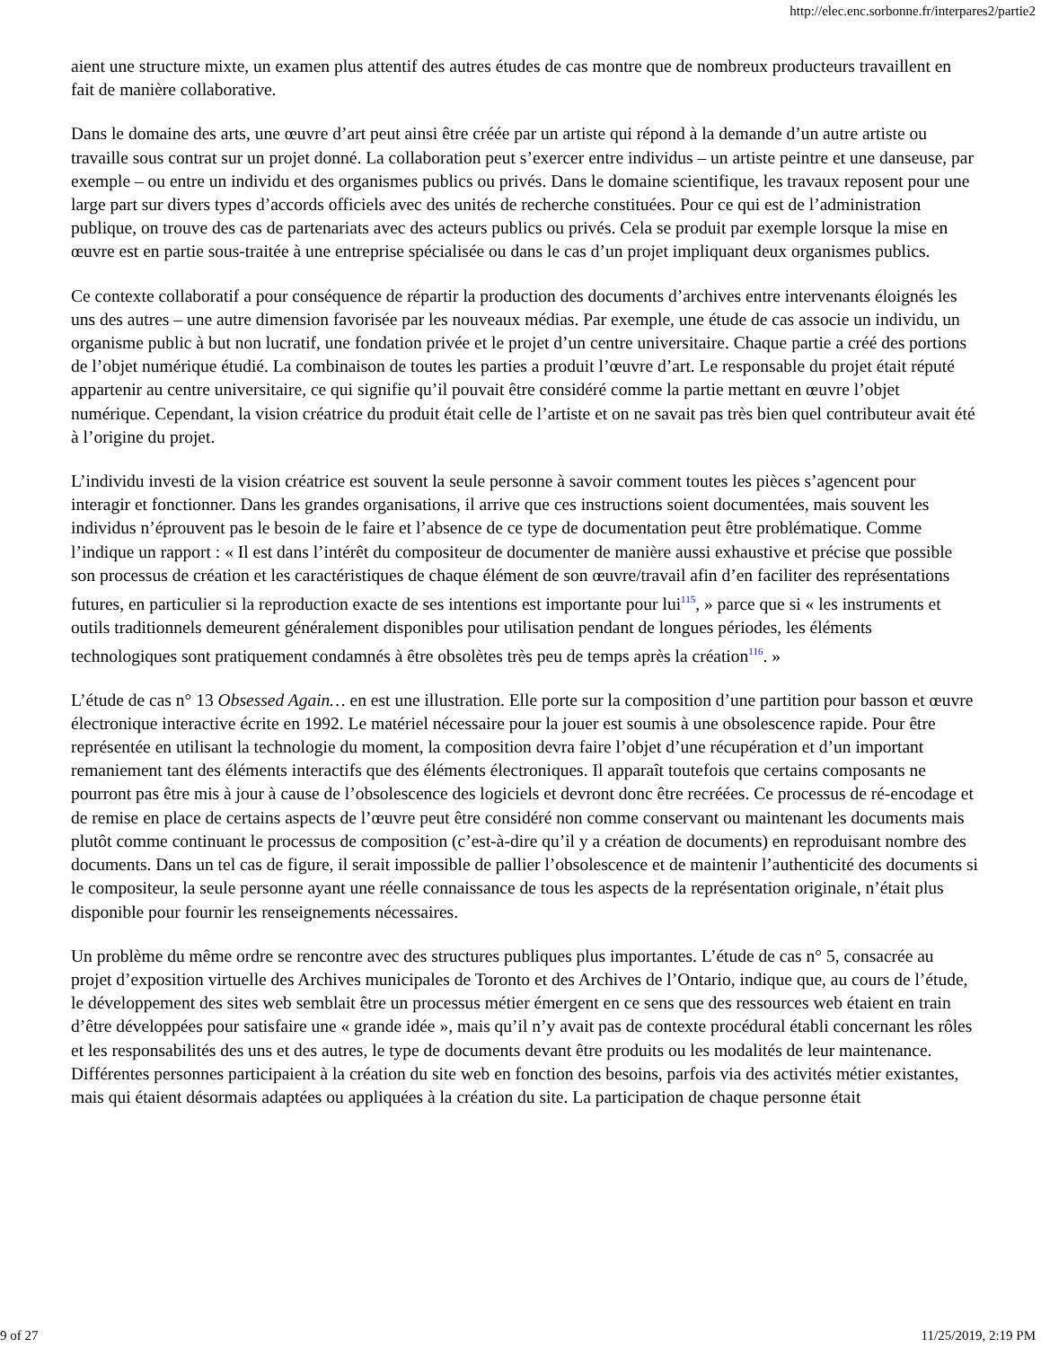http://elec.enc.sorbonne.fr/interpares2/partie2
aient une structure mixte, un examen plus attentif des autres études de cas montre que de nombreux producteurs travaillent en fait de manière collaborative.
Dans le domaine des arts, une œuvre d’art peut ainsi être créée par un artiste qui répond à la demande d’un autre artiste ou travaille sous contrat sur un projet donné. La collaboration peut s’exercer entre individus – un artiste peintre et une danseuse, par exemple – ou entre un individu et des organismes publics ou privés. Dans le domaine scientifique, les travaux reposent pour une large part sur divers types d’accords officiels avec des unités de recherche constituées. Pour ce qui est de l’administration publique, on trouve des cas de partenariats avec des acteurs publics ou privés. Cela se produit par exemple lorsque la mise en œuvre est en partie sous-traitée à une entreprise spécialisée ou dans le cas d’un projet impliquant deux organismes publics.
Ce contexte collaboratif a pour conséquence de répartir la production des documents d’archives entre intervenants éloignés les uns des autres – une autre dimension favorisée par les nouveaux médias. Par exemple, une étude de cas associe un individu, un organisme public à but non lucratif, une fondation privée et le projet d’un centre universitaire. Chaque partie a créé des portions de l’objet numérique étudié. La combinaison de toutes les parties a produit l’œuvre d’art. Le responsable du projet était réputé appartenir au centre universitaire, ce qui signifie qu’il pouvait être considéré comme la partie mettant en œuvre l’objet numérique. Cependant, la vision créatrice du produit était celle de l’artiste et on ne savait pas très bien quel contributeur avait été à l’origine du projet.
L’individu investi de la vision créatrice est souvent la seule personne à savoir comment toutes les pièces s’agencent pour interagir et fonctionner. Dans les grandes organisations, il arrive que ces instructions soient documentées, mais souvent les individus n’éprouvent pas le besoin de le faire et l’absence de ce type de documentation peut être problématique. Comme l’indique un rapport : « Il est dans l’intérêt du compositeur de documenter de manière aussi exhaustive et précise que possible son processus de création et les caractéristiques de chaque élément de son œuvre/travail afin d’en faciliter des représentations futures, en particulier si la reproduction exacte de ses intentions est importante pour lui<sup>115</sup>, » parce que si « les instruments et outils traditionnels demeurent généralement disponibles pour utilisation pendant de longues périodes, les éléments technologiques sont pratiquement condamnés à être obsolètes très peu de temps après la création<sup>116</sup>. »
L’étude de cas n° 13 Obsessed Again… en est une illustration. Elle porte sur la composition d’une partition pour basson et œuvre électronique interactive écrite en 1992. Le matériel nécessaire pour la jouer est soumis à une obsolescence rapide. Pour être représentée en utilisant la technologie du moment, la composition devra faire l’objet d’une récupération et d’un important remaniement tant des éléments interactifs que des éléments électroniques. Il apparaît toutefois que certains composants ne pourront pas être mis à jour à cause de l’obsolescence des logiciels et devront donc être recréées. Ce processus de ré-encodage et de remise en place de certains aspects de l’œuvre peut être considéré non comme conservant ou maintenant les documents mais plutôt comme continuant le processus de composition (c’est-à-dire qu’il y a création de documents) en reproduisant nombre des documents. Dans un tel cas de figure, il serait impossible de pallier l’obsolescence et de maintenir l’authenticité des documents si le compositeur, la seule personne ayant une réelle connaissance de tous les aspects de la représentation originale, n’était plus disponible pour fournir les renseignements nécessaires.
Un problème du même ordre se rencontre avec des structures publiques plus importantes. L’étude de cas n° 5, consacrée au projet d’exposition virtuelle des Archives municipales de Toronto et des Archives de l’Ontario, indique que, au cours de l’étude, le développement des sites web semblait être un processus métier émergent en ce sens que des ressources web étaient en train d’être développées pour satisfaire une « grande idée », mais qu’il n’y avait pas de contexte procédural établi concernant les rôles et les responsabilités des uns et des autres, le type de documents devant être produits ou les modalités de leur maintenance. Différentes personnes participaient à la création du site web en fonction des besoins, parfois via des activités métier existantes, mais qui étaient désormais adaptées ou appliquées à la création du site. La participation de chaque personne était
9 of 27 11/25/2019, 2:19 PM